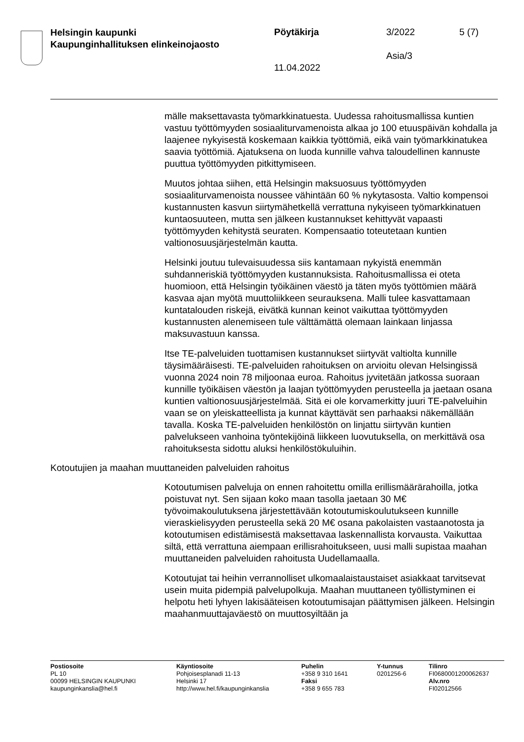Helsingin kaupunki
Kaupunginhallituksen elinkeinojaosto
Pöytäkirja 3/2022 5 (7)
Asia/3
11.04.2022
mälle maksettavasta työmarkkinatuesta. Uudessa rahoitusmallissa kuntien vastuu työttömyyden sosiaaliturvamenoista alkaa jo 100 etuuspäivän kohdalla ja laajenee nykyisestä koskemaan kaikkia työttömiä, eikä vain työmarkkinatukea saavia työttömiä. Ajatuksena on luoda kunnille vahva taloudellinen kannuste puuttua työttömyyden pitkittymiseen.
Muutos johtaa siihen, että Helsingin maksuosuus työttömyyden sosiaaliturvamenoista noussee vähintään 60 % nykytasosta. Valtio kompensoi kustannusten kasvun siirtymähetkellä verrattuna nykyiseen työmarkkinatuen kuntaosuuteen, mutta sen jälkeen kustannukset kehittyvät vapaasti työttömyyden kehitystä seuraten. Kompensaatio toteutetaan kuntien valtionosuusjärjestelmän kautta.
Helsinki joutuu tulevaisuudessa siis kantamaan nykyistä enemmän suhdanneriskiä työttömyyden kustannuksista. Rahoitusmallissa ei oteta huomioon, että Helsingin työikäinen väestö ja täten myös työttömien määrä kasvaa ajan myötä muuttoliikkeen seurauksena. Malli tulee kasvattamaan kuntatalouden riskejä, eivätkä kunnan keinot vaikuttaa työttömyyden kustannusten alenemiseen tule välttämättä olemaan lainkaan linjassa maksuvastuun kanssa.
Itse TE-palveluiden tuottamisen kustannukset siirtyvät valtiolta kunnille täysimääräisesti. TE-palveluiden rahoituksen on arvioitu olevan Helsingissä vuonna 2024 noin 78 miljoonaa euroa. Rahoitus jyvitetään jatkossa suoraan kunnille työikäisen väestön ja laajan työttömyyden perusteella ja jaetaan osana kuntien valtionosuusjärjestelmää. Sitä ei ole korvamerkitty juuri TE-palveluihin vaan se on yleiskatteellista ja kunnat käyttävät sen parhaaksi näkemällään tavalla. Koska TE-palveluiden henkilöstön on linjattu siirtyvän kuntien palvelukseen vanhoina työntekijöinä liikkeen luovutuksella, on merkittävä osa rahoituksesta sidottu aluksi henkilöstökuluihin.
Kotoutujien ja maahan muuttaneiden palveluiden rahoitus
Kotoutumisen palveluja on ennen rahoitettu omilla erillismäärärahoilla, jotka poistuvat nyt. Sen sijaan koko maan tasolla jaetaan 30 M€ työvoimakoulutuksena järjestettävään kotoutumiskoulutukseen kunnille vieraskielisyyden perusteella sekä 20 M€ osana pakolaisten vastaanotosta ja kotoutumisen edistämisestä maksettavaa laskennallista korvausta. Vaikuttaa siltä, että verrattuna aiempaan erillisrahoitukseen, uusi malli supistaa maahan muuttaneiden palveluiden rahoitusta Uudellamaalla.
Kotoutujat tai heihin verrannolliset ulkomaalaistaustaiset asiakkaat tarvitsevat usein muita pidempiä palvelupolkuja. Maahan muuttaneen työllistyminen ei helpotu heti lyhyen lakisääteisen kotoutumisajan päättymisen jälkeen. Helsingin maahanmuuttajaväestö on muuttosyiltään ja
Postiosoite
PL 10
00099 HELSINGIN KAUPUNKI
kaupunginkanslia@hel.fi
Käyntiosoite
Pohjoisesplanadi 11-13
Helsinki 17
http://www.hel.fi/kaupunginkanslia
Puhelin
+358 9 310 1641
Faksi
+358 9 655 783
Y-tunnus
0201256-6
Tilinro
FI0680001200062637
Alv.nro
FI02012566